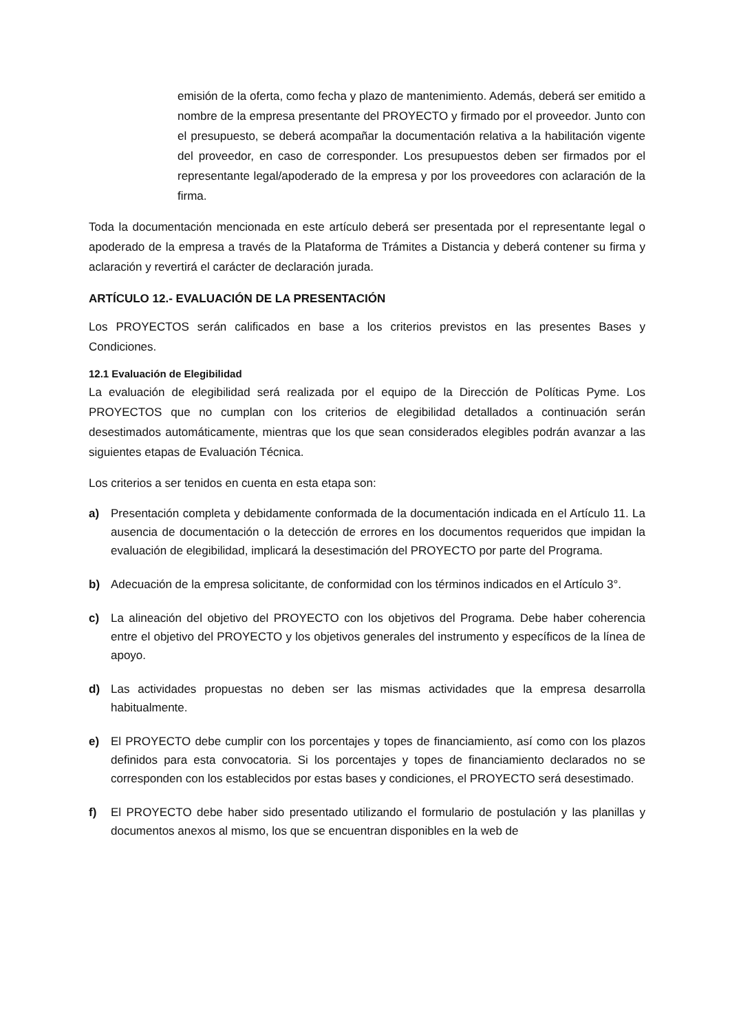emisión de la oferta, como fecha y plazo de mantenimiento. Además, deberá ser emitido a nombre de la empresa presentante del PROYECTO y firmado por el proveedor. Junto con el presupuesto, se deberá acompañar la documentación relativa a la habilitación vigente del proveedor, en caso de corresponder. Los presupuestos deben ser firmados por el representante legal/apoderado de la empresa y por los proveedores con aclaración de la firma.
Toda la documentación mencionada en este artículo deberá ser presentada por el representante legal o apoderado de la empresa a través de la Plataforma de Trámites a Distancia y deberá contener su firma y aclaración y revertirá el carácter de declaración jurada.
ARTÍCULO 12.- EVALUACIÓN DE LA PRESENTACIÓN
Los PROYECTOS serán calificados en base a los criterios previstos en las presentes Bases y Condiciones.
12.1 Evaluación de Elegibilidad
La evaluación de elegibilidad será realizada por el equipo de la Dirección de Políticas Pyme. Los PROYECTOS que no cumplan con los criterios de elegibilidad detallados a continuación serán desestimados automáticamente, mientras que los que sean considerados elegibles podrán avanzar a las siguientes etapas de Evaluación Técnica.
Los criterios a ser tenidos en cuenta en esta etapa son:
a) Presentación completa y debidamente conformada de la documentación indicada en el Artículo 11. La ausencia de documentación o la detección de errores en los documentos requeridos que impidan la evaluación de elegibilidad, implicará la desestimación del PROYECTO por parte del Programa.
b) Adecuación de la empresa solicitante, de conformidad con los términos indicados en el Artículo 3°.
c) La alineación del objetivo del PROYECTO con los objetivos del Programa. Debe haber coherencia entre el objetivo del PROYECTO y los objetivos generales del instrumento y específicos de la línea de apoyo.
d) Las actividades propuestas no deben ser las mismas actividades que la empresa desarrolla habitualmente.
e) El PROYECTO debe cumplir con los porcentajes y topes de financiamiento, así como con los plazos definidos para esta convocatoria. Si los porcentajes y topes de financiamiento declarados no se corresponden con los establecidos por estas bases y condiciones, el PROYECTO será desestimado.
f) El PROYECTO debe haber sido presentado utilizando el formulario de postulación y las planillas y documentos anexos al mismo, los que se encuentran disponibles en la web de